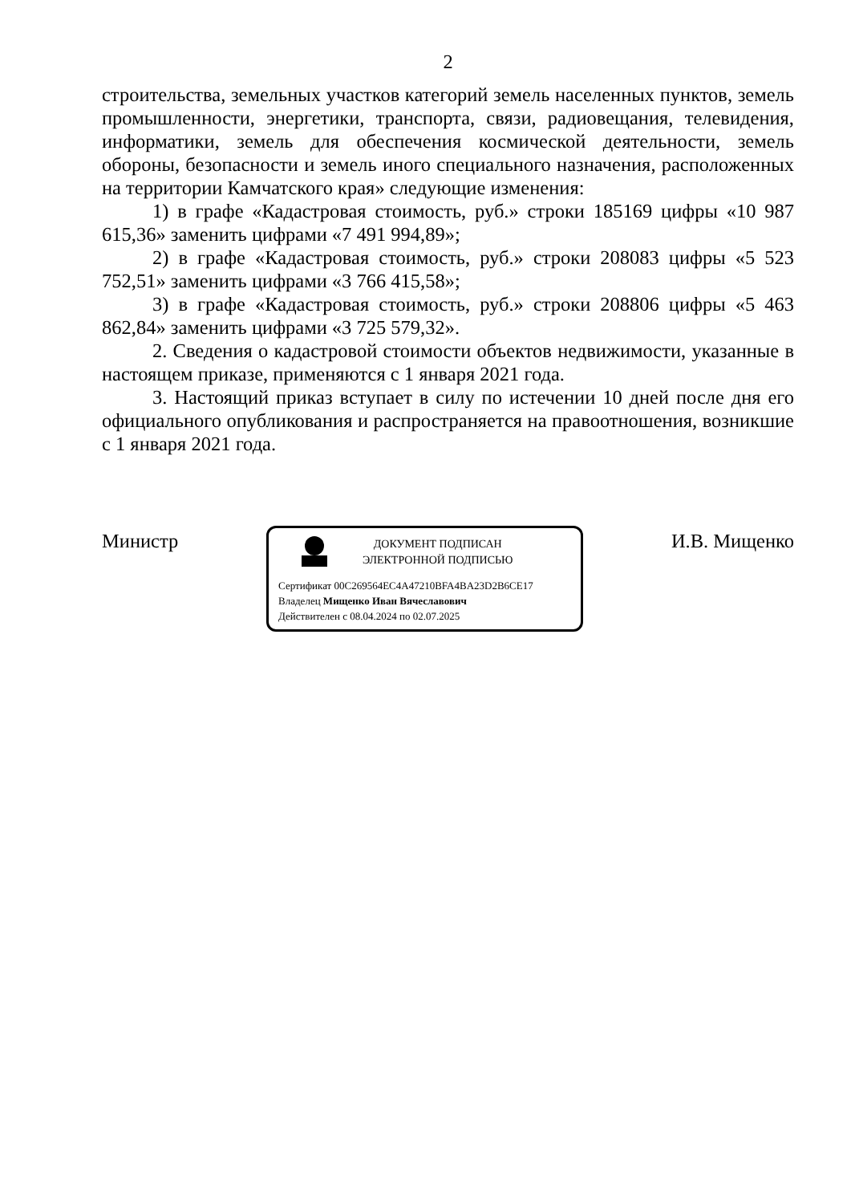2
строительства, земельных участков категорий земель населенных пунктов, земель промышленности, энергетики, транспорта, связи, радиовещания, телевидения, информатики, земель для обеспечения космической деятельности, земель обороны, безопасности и земель иного специального назначения, расположенных на территории Камчатского края» следующие изменения:
1) в графе «Кадастровая стоимость, руб.» строки 185169 цифры «10 987 615,36» заменить цифрами «7 491 994,89»;
2) в графе «Кадастровая стоимость, руб.» строки 208083 цифры «5 523 752,51» заменить цифрами «3 766 415,58»;
3) в графе «Кадастровая стоимость, руб.» строки 208806 цифры «5 463 862,84» заменить цифрами «3 725 579,32».
2. Сведения о кадастровой стоимости объектов недвижимости, указанные в настоящем приказе, применяются с 1 января 2021 года.
3. Настоящий приказ вступает в силу по истечении 10 дней после дня его официального опубликования и распространяется на правоотношения, возникшие с 1 января 2021 года.
Министр
ДОКУМЕНТ ПОДПИСАН
ЭЛЕКТРОННОЙ ПОДПИСЬЮ
Сертификат 00C269564EC4A47210BFA4BA23D2B6CE17
Владелец Мищенко Иван Вячеславович
Действителен с 08.04.2024 по 02.07.2025
И.В. Мищенко